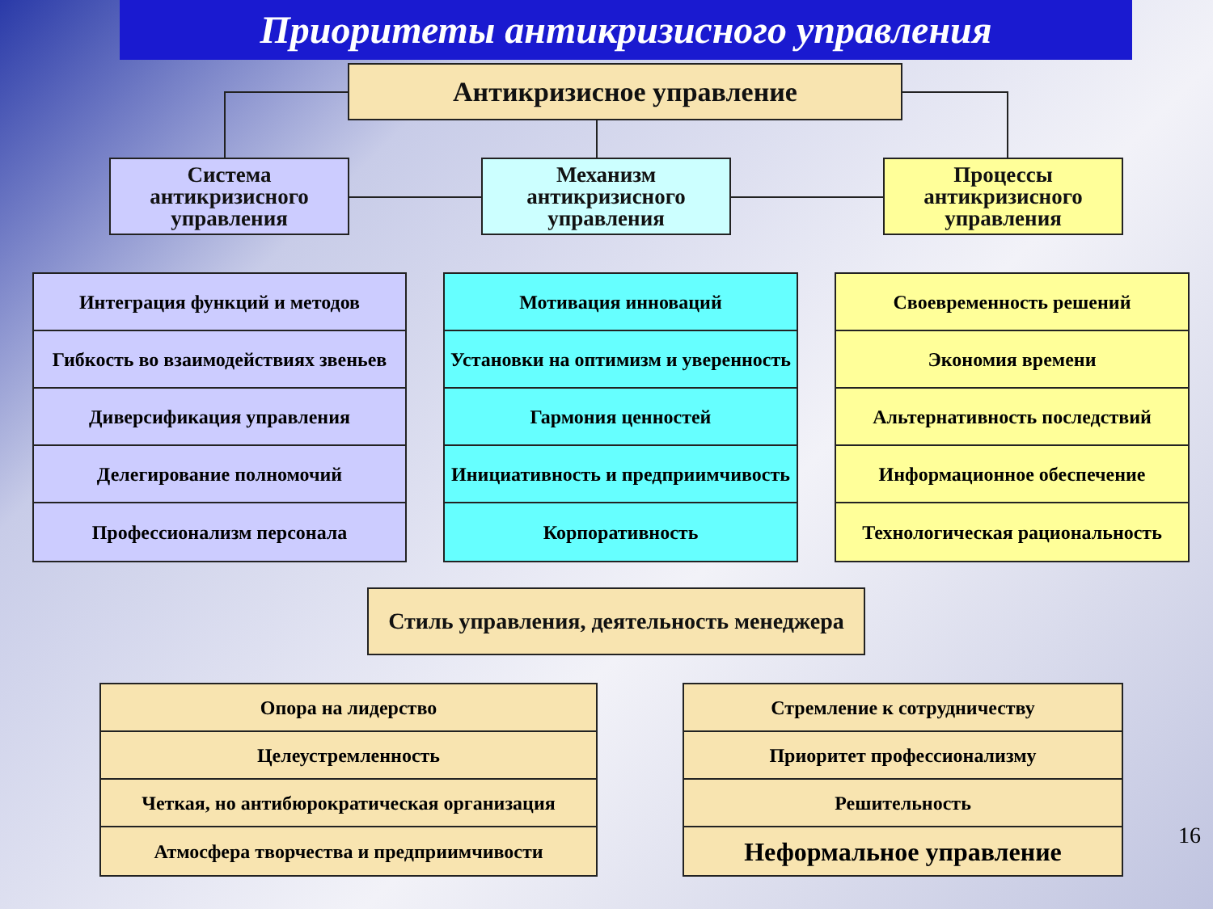Приоритеты антикризисного управления
Антикризисное управление
Система антикризисного управления
Механизм антикризисного управления
Процессы антикризисного управления
Интеграция функций и методов
Гибкость во взаимодействиях звеньев
Диверсификация управления
Делегирование полномочий
Профессионализм персонала
Мотивация инноваций
Установки на оптимизм и уверенность
Гармония ценностей
Инициативность и предприимчивость
Корпоративность
Своевременность решений
Экономия времени
Альтернативность последствий
Информационное обеспечение
Технологическая рациональность
Стиль управления, деятельность менеджера
Опора на лидерство
Целеустремленность
Четкая, но антибюрократическая организация
Атмосфера творчества и предприимчивости
Стремление к сотрудничеству
Приоритет профессионализму
Решительность
Неформальное управление
16